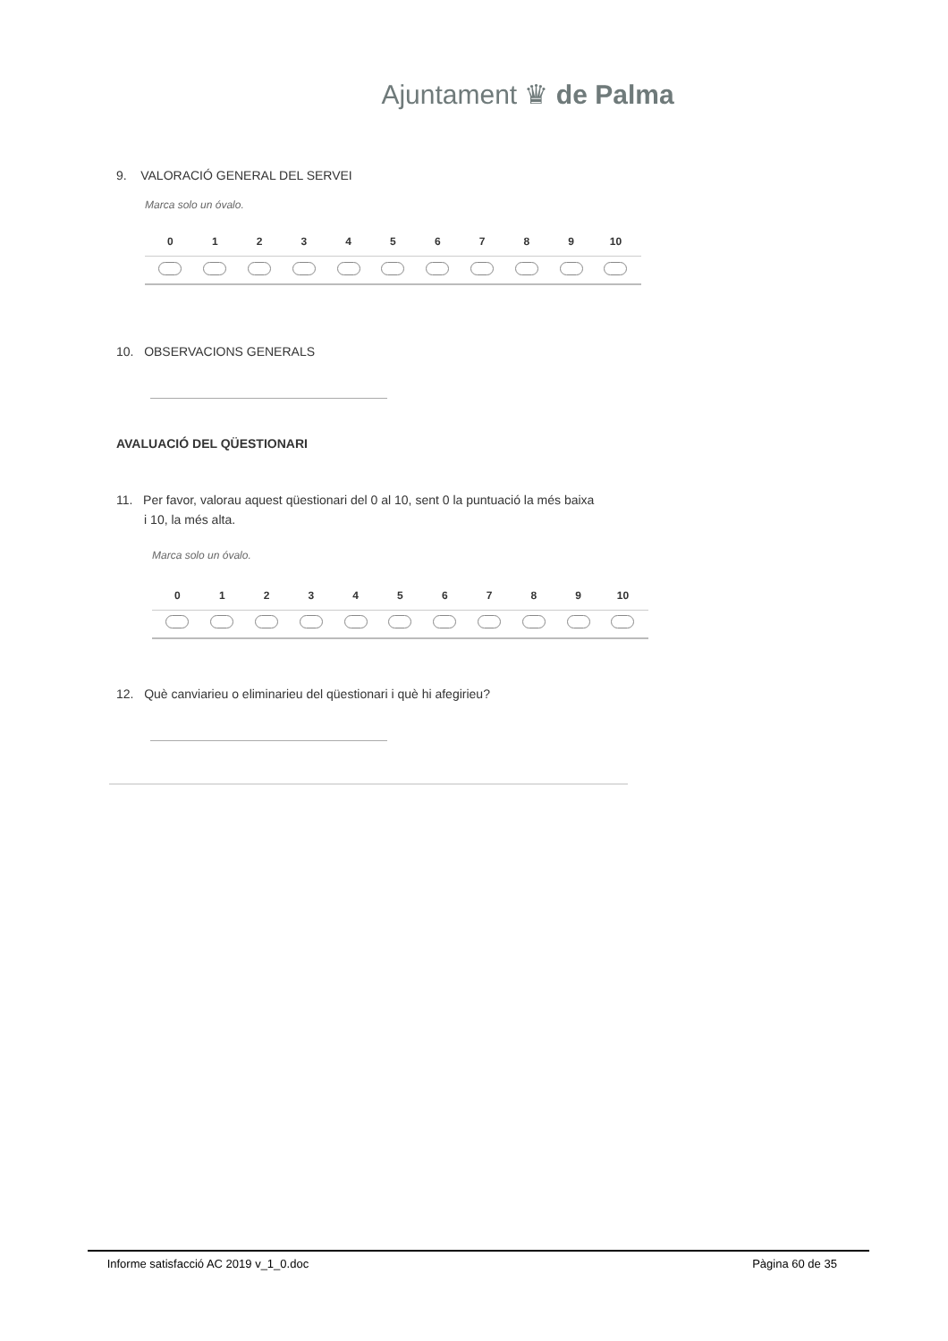Ajuntament ♛ de Palma
9. VALORACIÓ GENERAL DEL SERVEI
Marca solo un óvalo.
| | 0 | 1 | 2 | 3 | 4 | 5 | 6 | 7 | 8 | 9 | 10 | |
| --- | --- | --- | --- | --- | --- | --- | --- | --- | --- | --- | --- | --- |
10. OBSERVACIONS GENERALS
AVALUACIÓ DEL QÜESTIONARI
11. Per favor, valorau aquest qüestionari del 0 al 10, sent 0 la puntuació la més baixa
i 10, la més alta.
Marca solo un óvalo.
| | 0 | 1 | 2 | 3 | 4 | 5 | 6 | 7 | 8 | 9 | 10 | |
| --- | --- | --- | --- | --- | --- | --- | --- | --- | --- | --- | --- | --- |
12. Què canviarieu o eliminarieu del qüestionari i què hi afegirieu?
Informe satisfacció AC 2019 v_1_0.doc Pàgina 60 de 35